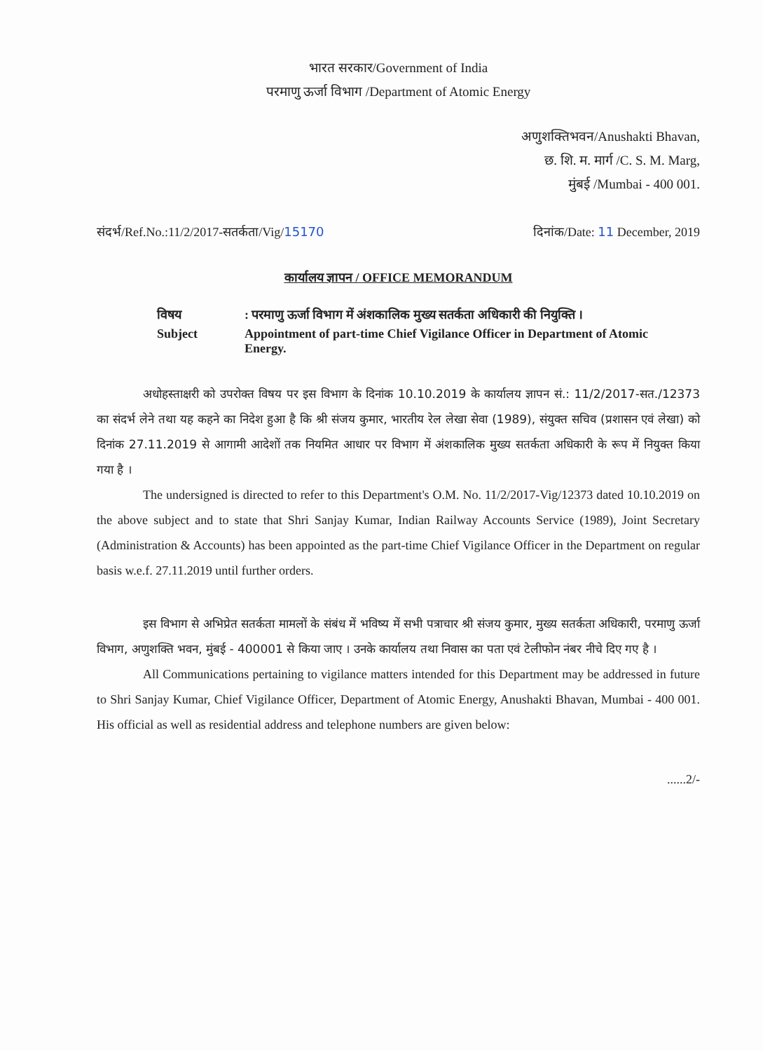भारत सरकार/Government of India
परमाणु ऊर्जा विभाग /Department of Atomic Energy
अणुशक्तिभवन/Anushakti Bhavan,
छ. शि. म. मार्ग /C. S. M. Marg,
मुंबई /Mumbai - 400 001.
संदर्भ/Ref.No.:11/2/2017-सतर्कता/Vig/15170 दिनांक/Date: 11 December, 2019
कार्यालय ज्ञापन / OFFICE MEMORANDUM
| विषय | : परमाणु ऊर्जा विभाग में अंशकालिक मुख्य सतर्कता अधिकारी की नियुक्ति । |
| Subject | Appointment of part-time Chief Vigilance Officer in Department of Atomic Energy. |
अधोहस्ताक्षरी को उपरोक्त विषय पर इस विभाग के दिनांक 10.10.2019 के कार्यालय ज्ञापन सं.: 11/2/2017-सत./12373 का संदर्भ लेने तथा यह कहने का निदेश हुआ है कि श्री संजय कुमार, भारतीय रेल लेखा सेवा (1989), संयुक्त सचिव (प्रशासन एवं लेखा) को दिनांक 27.11.2019 से आगामी आदेशों तक नियमित आधार पर विभाग में अंशकालिक मुख्य सतर्कता अधिकारी के रूप में नियुक्त किया गया है ।
The undersigned is directed to refer to this Department's O.M. No. 11/2/2017-Vig/12373 dated 10.10.2019 on the above subject and to state that Shri Sanjay Kumar, Indian Railway Accounts Service (1989), Joint Secretary (Administration & Accounts) has been appointed as the part-time Chief Vigilance Officer in the Department on regular basis w.e.f. 27.11.2019 until further orders.
इस विभाग से अभिप्रेत सतर्कता मामलों के संबंध में भविष्य में सभी पत्राचार श्री संजय कुमार, मुख्य सतर्कता अधिकारी, परमाणु ऊर्जा विभाग, अणुशक्ति भवन, मुंबई - 400001 से किया जाए । उनके कार्यालय तथा निवास का पता एवं टेलीफोन नंबर नीचे दिए गए है ।
All Communications pertaining to vigilance matters intended for this Department may be addressed in future to Shri Sanjay Kumar, Chief Vigilance Officer, Department of Atomic Energy, Anushakti Bhavan, Mumbai - 400 001. His official as well as residential address and telephone numbers are given below:
......2/-